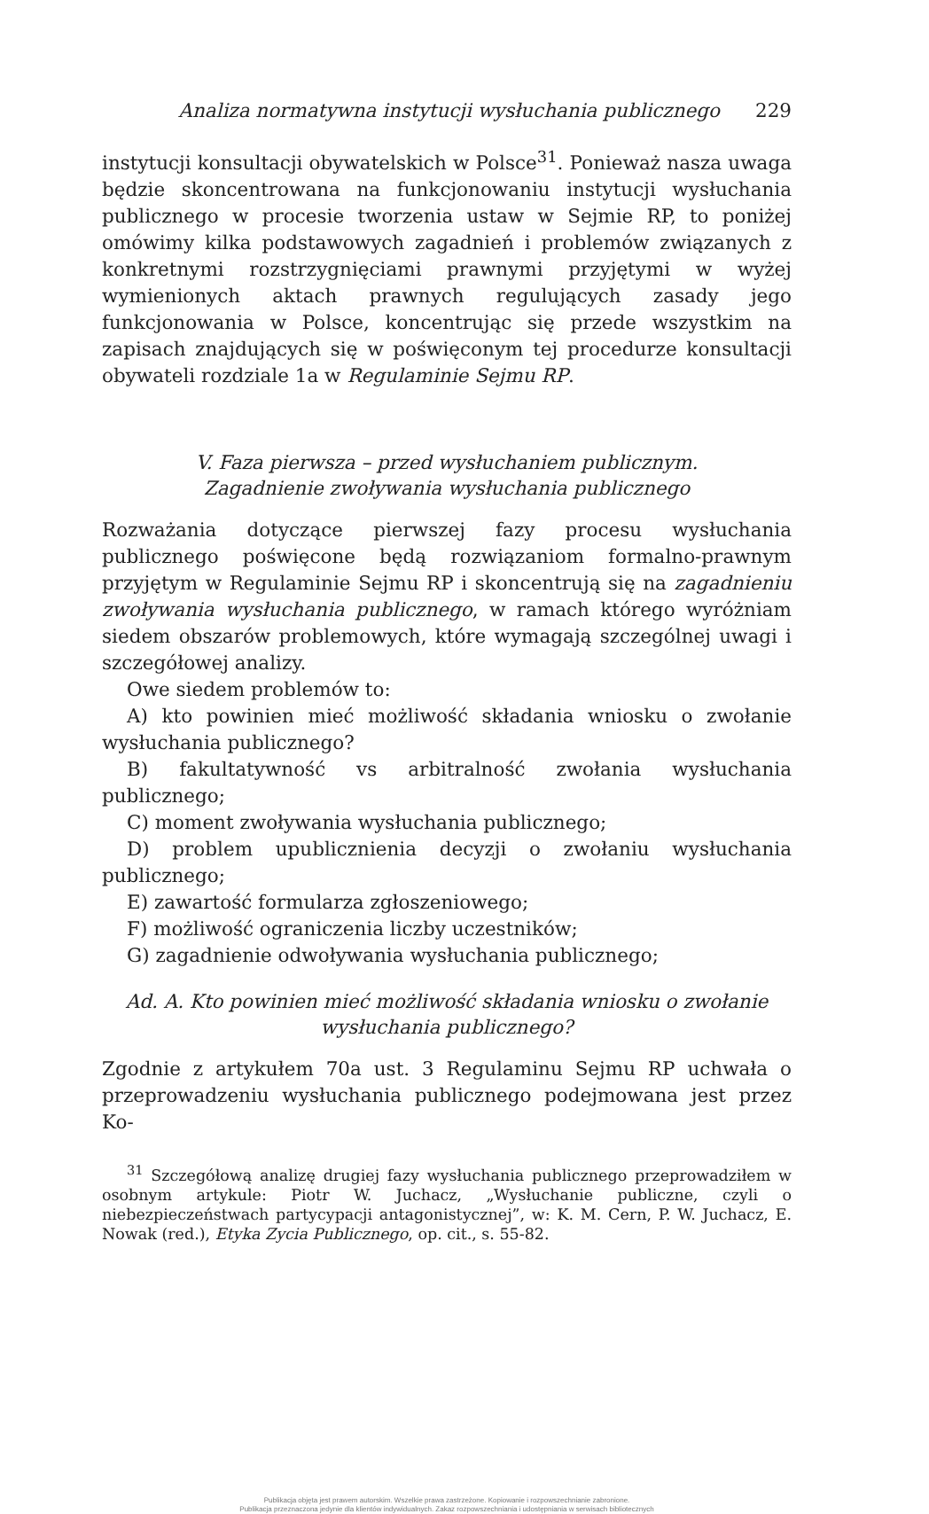Analiza normatywna instytucji wysłuchania publicznego 229
instytucji konsultacji obywatelskich w Polsce<sup>31</sup>. Ponieważ nasza uwaga będzie skoncentrowana na funkcjonowaniu instytucji wysłuchania publicznego w procesie tworzenia ustaw w Sejmie RP, to poniżej omówimy kilka podstawowych zagadnień i problemów związanych z konkretnymi rozstrzygnięciami prawnymi przyjętymi w wyżej wymienionych aktach prawnych regulujących zasady jego funkcjonowania w Polsce, koncentrując się przede wszystkim na zapisach znajdujących się w poświęconym tej procedurze konsultacji obywateli rozdziale 1a w Regulaminie Sejmu RP.
V. Faza pierwsza – przed wysłuchaniem publicznym.
Zagadnienie zwoływania wysłuchania publicznego
Rozważania dotyczące pierwszej fazy procesu wysłuchania publicznego poświęcone będą rozwiązaniom formalno-prawnym przyjętym w Regulaminie Sejmu RP i skoncentrują się na zagadnieniu zwoływania wysłuchania publicznego, w ramach którego wyróżniam siedem obszarów problemowych, które wymagają szczególnej uwagi i szczegółowej analizy.
Owe siedem problemów to:
A) kto powinien mieć możliwość składania wniosku o zwołanie wysłuchania publicznego?
B) fakultatywność vs arbitralność zwołania wysłuchania publicznego;
C) moment zwoływania wysłuchania publicznego;
D) problem upublicznienia decyzji o zwołaniu wysłuchania publicznego;
E) zawartość formularza zgłoszeniowego;
F) możliwość ograniczenia liczby uczestników;
G) zagadnienie odwoływania wysłuchania publicznego;
Ad. A. Kto powinien mieć możliwość składania wniosku o zwołanie wysłuchania publicznego?
Zgodnie z artykułem 70a ust. 3 Regulaminu Sejmu RP uchwała o przeprowadzeniu wysłuchania publicznego podejmowana jest przez Ko-
<sup>31</sup> Szczegółową analizę drugiej fazy wysłuchania publicznego przeprowadziłem w osobnym artykule: Piotr W. Juchacz, „Wysłuchanie publiczne, czyli o niebezpieczeństwach partycypacji antagonistycznej”, w: K. M. Cern, P. W. Juchacz, E. Nowak (red.), Etyka Zycia Publicznego, op. cit., s. 55-82.
Publikacja objęta jest prawem autorskim. Wszelkie prawa zastrzeżone. Kopiowanie i rozpowszechnianie zabronione.
Publikacja przeznaczona jedynie dla klientów indywidualnych. Zakaz rozpowszechniania i udostępniania w serwisach bibliotecznych